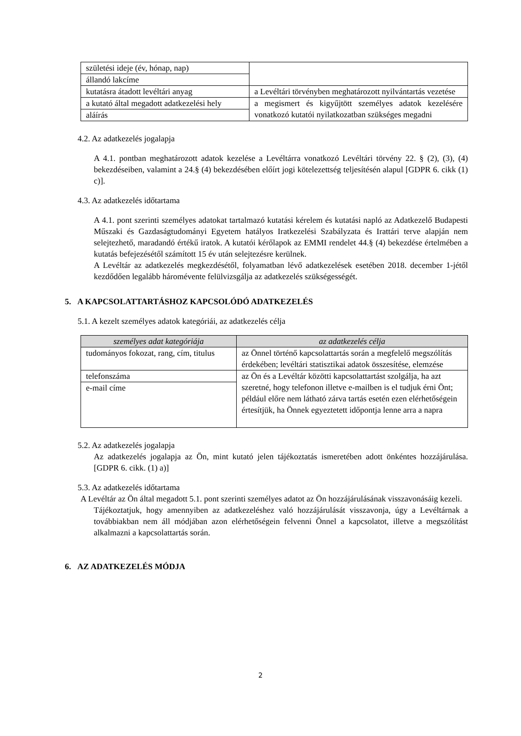| születési ideje (év, hónap, nap) | |
| állandó lakcíme | |
| kutatásra átadott levéltári anyag | a Levéltári törvényben meghatározott nyilvántartás vezetése |
| a kutató által megadott adatkezelési hely | a megismert és kigyűjtött személyes adatok kezelésére vonatkozó kutatói nyilatkozatban szükséges megadni |
| aláírás | |
4.2. Az adatkezelés jogalapja
A 4.1. pontban meghatározott adatok kezelése a Levéltárra vonatkozó Levéltári törvény 22. § (2), (3), (4) bekezdéseiben, valamint a 24.§ (4) bekezdésében előírt jogi kötelezettség teljesítésén alapul [GDPR 6. cikk (1) c)].
4.3. Az adatkezelés időtartama
A 4.1. pont szerinti személyes adatokat tartalmazó kutatási kérelem és kutatási napló az Adatkezelő Budapesti Műszaki és Gazdaságtudományi Egyetem hatályos Iratkezelési Szabályzata és Irattári terve alapján nem selejtezhető, maradandó értékű iratok. A kutatói kérőlapok az EMMI rendelet 44.§ (4) bekezdése értelmében a kutatás befejezésétől számított 15 év után selejtezésre kerülnek.
A Levéltár az adatkezelés megkezdésétől, folyamatban lévő adatkezelések esetében 2018. december 1-jétől kezdődően legalább háromévente felülvizsgálja az adatkezelés szükségességét.
5. A KAPCSOLATTARTÁSHOZ KAPCSOLÓDÓ ADATKEZELÉS
5.1. A kezelt személyes adatok kategóriái, az adatkezelés célja
| személyes adat kategóriája | az adatkezelés célja |
| --- | --- |
| tudományos fokozat, rang, cím, titulus | az Önnel történő kapcsolattartás során a megfelelő megszólítás érdekében; levéltári statisztikai adatok összesítése, elemzése |
| telefonszáma | az Ön és a Levéltár közötti kapcsolattartást szolgálja, ha azt szeretné, hogy telefonon illetve e-mailben is el tudjuk érni Önt; például előre nem látható zárva tartás esetén ezen elérhetőségein értesítjük, ha Önnek egyeztetett időpontja lenne arra a napra |
| e-mail címe | |
5.2. Az adatkezelés jogalapja
Az adatkezelés jogalapja az Ön, mint kutató jelen tájékoztatás ismeretében adott önkéntes hozzájárulása. [GDPR 6. cikk. (1) a)]
5.3. Az adatkezelés időtartama
A Levéltár az Ön által megadott 5.1. pont szerinti személyes adatot az Ön hozzájárulásának visszavonásáig kezeli.
Tájékoztatjuk, hogy amennyiben az adatkezeléshez való hozzájárulását visszavonja, úgy a Levéltárnak a továbbiakban nem áll módjában azon elérhetőségein felvenni Önnel a kapcsolatot, illetve a megszólítást alkalmazni a kapcsolattartás során.
6. AZ ADATKEZELÉS MÓDJA
2